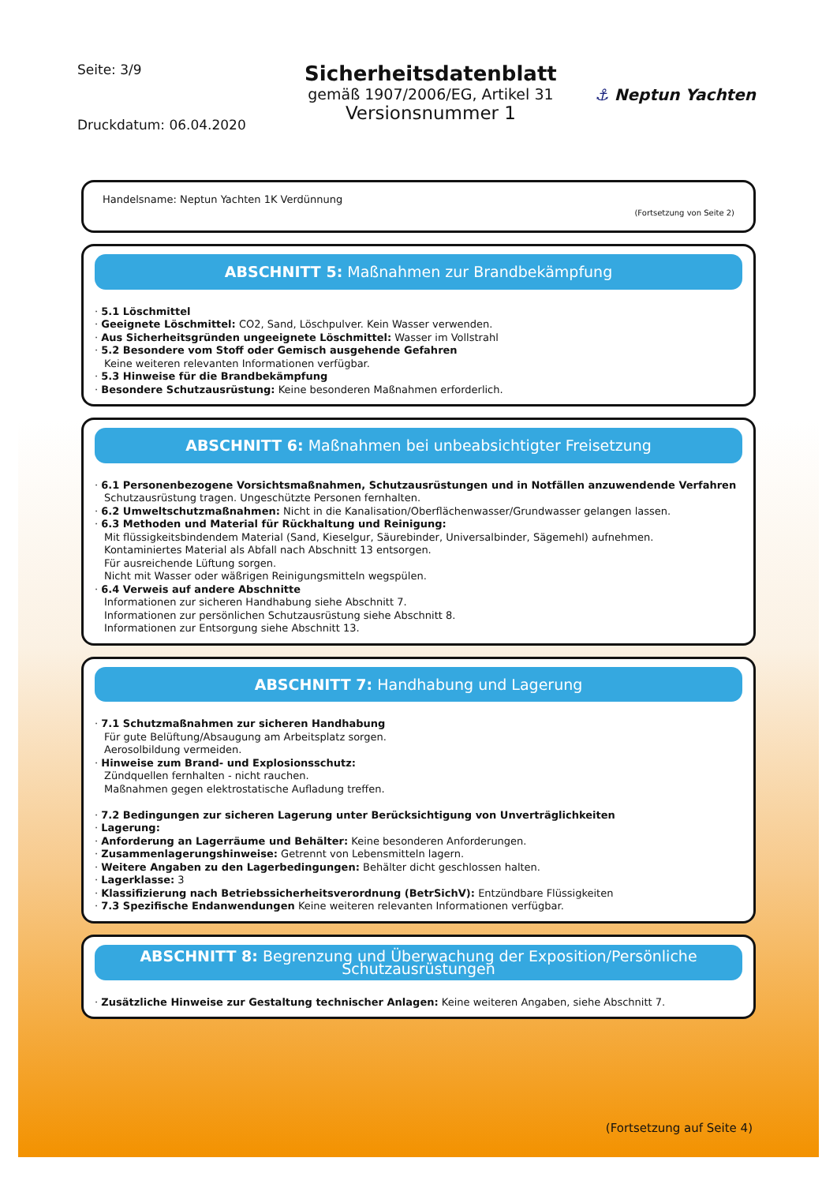Seite: 3/9
Druckdatum: 06.04.2020
Sicherheitsdatenblatt
gemäß 1907/2006/EG, Artikel 31
Versionsnummer 1
⚓ Neptun Yachten
Handelsname: Neptun Yachten 1K Verdünnung
(Fortsetzung von Seite 2)
ABSCHNITT 5: Maßnahmen zur Brandbekämpfung
· 5.1 Löschmittel
· Geeignete Löschmittel: CO2, Sand, Löschpulver. Kein Wasser verwenden.
· Aus Sicherheitsgründen ungeeignete Löschmittel: Wasser im Vollstrahl
· 5.2 Besondere vom Stoff oder Gemisch ausgehende Gefahren
Keine weiteren relevanten Informationen verfügbar.
· 5.3 Hinweise für die Brandbekämpfung
· Besondere Schutzausrüstung: Keine besonderen Maßnahmen erforderlich.
ABSCHNITT 6: Maßnahmen bei unbeabsichtigter Freisetzung
· 6.1 Personenbezogene Vorsichtsmaßnahmen, Schutzausrüstungen und in Notfällen anzuwendende Verfahren
Schutzausrüstung tragen. Ungeschützte Personen fernhalten.
· 6.2 Umweltschutzmaßnahmen: Nicht in die Kanalisation/Oberflächenwasser/Grundwasser gelangen lassen.
· 6.3 Methoden und Material für Rückhaltung und Reinigung:
Mit flüssigkeitsbindendem Material (Sand, Kieselgur, Säurebinder, Universalbinder, Sägemehl) aufnehmen.
Kontaminiertes Material als Abfall nach Abschnitt 13 entsorgen.
Für ausreichende Lüftung sorgen.
Nicht mit Wasser oder wäßrigen Reinigungsmitteln wegspülen.
· 6.4 Verweis auf andere Abschnitte
Informationen zur sicheren Handhabung siehe Abschnitt 7.
Informationen zur persönlichen Schutzausrüstung siehe Abschnitt 8.
Informationen zur Entsorgung siehe Abschnitt 13.
ABSCHNITT 7: Handhabung und Lagerung
· 7.1 Schutzmaßnahmen zur sicheren Handhabung
Für gute Belüftung/Absaugung am Arbeitsplatz sorgen.
Aerosolbildung vermeiden.
· Hinweise zum Brand- und Explosionsschutz:
Zündquellen fernhalten - nicht rauchen.
Maßnahmen gegen elektrostatische Aufladung treffen.
· 7.2 Bedingungen zur sicheren Lagerung unter Berücksichtigung von Unverträglichkeiten
· Lagerung:
· Anforderung an Lagerräume und Behälter: Keine besonderen Anforderungen.
· Zusammenlagerungshinweise: Getrennt von Lebensmitteln lagern.
· Weitere Angaben zu den Lagerbedingungen: Behälter dicht geschlossen halten.
· Lagerklasse: 3
· Klassifizierung nach Betriebssicherheitsverordnung (BetrSichV): Entzündbare Flüssigkeiten
· 7.3 Spezifische Endanwendungen Keine weiteren relevanten Informationen verfügbar.
ABSCHNITT 8: Begrenzung und Überwachung der Exposition/Persönliche Schutzausrüstungen
· Zusätzliche Hinweise zur Gestaltung technischer Anlagen: Keine weiteren Angaben, siehe Abschnitt 7.
(Fortsetzung auf Seite 4)